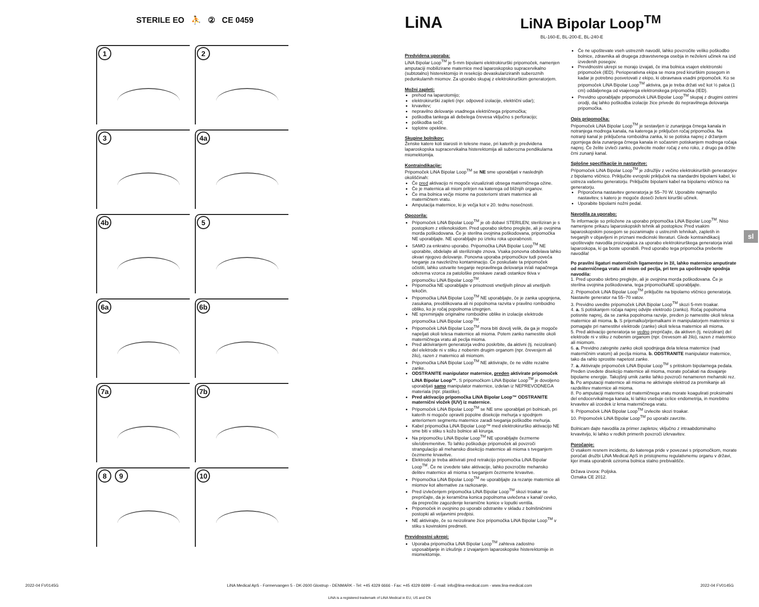STERILE EO ⛹ ② CE 0459
1
2
3
4a
4b
5
6a
6b
7a
7b
8 9
10
LiNA
LiNA Bipolar Loop<sup>TM</sup>
BL-160-E, BL-200-E, BL-240-E
Predvidena uporaba:
LiNA Bipolar Loop<sup>TM</sup> je 5-mm bipolarni elektrokirurški pripomoček, namenjen amputaciji mobilizirane maternice med laparoskopsko supracervikalno (subtotalno) histerektomijo in resekcijo devaskulariziranih suberoznih pedunkularnih miomov. Za uporabo skupaj z elektrokirurškim generatorjem.
Možni zapleti:
prehod na laparotomijo;
elektrokirurški zapleti (npr. odpoved izolacije, električni udar);
krvavitev;
nepravilno delovanje vsadnega električnega pripomočka;
poškodba tankega ali debelega črevesa vključno s perforacijo;
poškodba sečil;
toplotne opekline.
Skupine bolnikov:
Ženske katere koli starosti in telesne mase, pri katerih je predvidena laparoskopska supracervikalna histerektomija ali suberozna pendikularna miomektomija.
Kontraindikacije:
Pripomoček LiNA Bipolar Loop<sup>TM</sup> se NE sme uporabljati v naslednjih okoliščinah:
Če pred aktivacijo ni mogoče vizualizirati obsega materničnega ožine.
Če je maternica ali miom pritrjen na katerega od bližnjih organov.
Če ima bolnica večje miome na posteriorni strani maternice ali materničnem vratu.
Amputacija maternice, ki je večja kot v 20. tednu nosečnosti.
Opozorila:
Pripomoček LiNA Bipolar Loop<sup>TM</sup> je ob dobavi STERILEN; steriliziran je s postopkom z etilenoksidom. Pred uporabo skrbno preglejte, ali je ovojnina morda poškodovana. Če je sterilna ovojnina poškodovana, pripomočka NE uporabljajte. NE uporabljajte po izteku roka uporabnosti.
SAMO za enkratno uporabo. Pripomočka LiNA Bipolar Loop<sup>TM</sup> NE uporabite, obdelajte ali sterilizirajte znova. Vsaka ponovna obdelava lahko okvari njegovo delovanje. Ponovna uporaba pripomočkov tudi poveča tveganje za navzkrižno kontaminacijo. Če poskušate ta pripomoček očistiti, lahko ustvarite tveganje nepravilnega delovanja in/ali napačnega odvzema vzorca za patološke preiskave zaradi ostankov tkiva v pripomočku LiNA Bipolar Loop<sup>TM</sup>.
Pripomočka NE uporabljajte v prisotnosti vnetljivih plinov ali vnetljivih tekočin.
Pripomočka LiNA Bipolar Loop<sup>TM</sup> NE uporabljajte, če je zanka upognjena, zasukana, preoblikovana ali ni popolnoma razvita v pravilno romboidno obliko, ko je ročaj popolnoma iztegnjen.
NE spreminjajte originalne romboidne oblike in izolacije elektrode pripomočka LiNA Bipolar Loop<sup>TM</sup>.
Pripomoček LiNA Bipolar Loop<sup>TM</sup> mora biti dovolj velik, da ga je mogoče napeljati okoli telesa maternice ali mioma. Potem zanko namestite okoli materničnega vratu ali peclja mioma.
Pred aktiviranjem generatorja vedno poskrbite, da aktivni (tj. neizolirani) del elektrode ni v stiku z nobenim drugim organom (npr. črevesjem ali žilo), razen z maternico ali miomom.
Pripomočka LiNA Bipolar Loop<sup>TM</sup> NE aktivirajte, če ne vidite rezalne zanke.
ODSTRANITE manipulator maternice, preden aktivirate pripomoček LiNA Bipolar Loop™. S pripomočkom LiNA Bipolar Loop<sup>TM</sup> je dovoljeno uporabljati samo manipulator maternice, izdelan iz NEPREVODNEGA materiala (npr. plastike).
Pred aktivacijo pripomočka LiNA Bipolar Loop™ ODSTRANITE materniční vložek (IUV) iz maternice.
Pripomoček LiNA Bipolar Loop<sup>TM</sup> se NE sme uporabljati pri bolnicah, pri katerih ni mogoče opraviti popolne disekcije mehurja v spodnjem anteriornem segmentu maternice zaradi tveganja poškodbe mehurja.
Kabel pripomočka LiNA Bipolar Loop™ med elektrokirurško aktivacijo NE sme biti v stiku s kožo bolnice ali kirurga.
Na pripomočku LiNA Bipolar Loop<sup>TM</sup> NE uporabljajte čezmerne sile/obremenitve. To lahko poškoduje pripomoček ali povzroči strangulacijo ali mehansko disekcijo maternice ali mioma s tveganjem čezmerne krvavitve.
Elektrodo je treba aktivirati pred retrakcijo pripomočka LiNA Bipolar Loop<sup>TM</sup>. Če ne izvedete take aktivacije, lahko povzročite mehansko delitev maternice ali mioma s tveganjem čezmerne krvavitve.
Pripomočka LiNA Bipolar Loop<sup>TM</sup> ne uporabljajte za rezanje maternice ali miomov kot alternative za razkosanje.
Pred izvlečenjem pripomočka LiNA Bipolar Loop<sup>TM</sup> skozi troakar se prepričajte, da je keramična konica popolnoma uvlečena v kanal/ cevko, da preprečite zagozdenje keramične konice v loputki ventila.
Pripomoček in ovojnino po uporabi odstranite v skladu z bolnišničnimi postopki ali veljavnimi predpisi.
NE aktivirajte, če so neizolirane žice pripomočka LiNA Bipolar Loop<sup>TM</sup> v stiku s kovinskimi predmeti.
Previdnostni ukrepi:
Uporaba pripomočka LiNA Bipolar Loop<sup>TM</sup> zahteva zadostno usposabljanje in izkušnje z izvajanjem laparoskopske histerektomije in miomektomije.
Če ne upoštevate vseh ustreznih navodil, lahko povzročite veliko poškodbo bolnice, zdravnika ali drugega zdravstvenega osebja in neželeni učinek na izid izvedenih posegov.
Previdnostni ukrepi se morajo izvajati, če ima bolnica vsajen elektronski pripomoček (IED). Perioperativna ekipa se mora pred kirurškim posegom in kadar je potrebno posvetovati z ekipo, ki obravnava vsadni pripomoček. Ko se pripomoček LiNA Bipolar Loop<sup>TM</sup> aktivira, ga je treba držati več kot ½ palca (1 cm) oddaljenega od vsajenega elektronskega pripomočka (IED).
Previdno uporabljajte pripomoček LiNA Bipolar Loop<sup>TM</sup> skupaj z drugimi ostrimi orodji, daj lahko poškodba izolacije žice privede do nepravilnega delovanja pripomočka.
Opis pripomočka:
Pripomoček LiNA Bipolar Loop<sup>TM</sup> je sestavljen iz zunanjega črnega kanala in notranjega modrega kanala, na katerega je priključen ročaj pripomočka. Na notranji kanal je priključena romboidna zanka, ki se potiska naprej z držanjem zgornjega dela zunanjega črnega kanala in sočasnim potiskanjem modrega ročaja naprej. Če želite izvleči zanko, povlecite moder ročaj z eno roko, z drugo pa držite črni zunanji kanal.
Splošne specifikacije in nastavitve:
Pripomoček LiNA Bipolar Loop<sup>TM</sup> je združljiv z večino elektrokirurških generatorjev z bipolarno vtičnico. Priključite evropski priključek na standardni bipolarni kabel, ki ustreza vašemu generatorju. Priključite bipolarni kabel na bipolarno vtičnico na generatorju.
Priporočena nastavitev generatorja je 55–70 W. Uporabite najmanjšo nastavitev, s katero je mogoče doseči želeni kirurški učinek.
Uporabite bipolarni nožni pedal.
Navodila za uporabo:
Te informacije so priložene za uporabo pripomočka LiNA Bipolar Loop<sup>TM</sup>. Niso namenjene prikazu laparoskopskih tehnik ali postopkov. Pred vsakim laparoskopskim posegom se pozanimajte o ustreznih tehnikah, zapletih in tveganjih v objavljeni in priznani medicinski literaturi. Glede kontraindikacij upoštevajte navodila proizvajalca za uporabo elektrokirurškega generatorja in/ali laparoskopa, ki ga boste uporabili. Pred uporabo tega pripomočka preberite navodila!
Po pravilni ligaturi materničnih ligamentov in žil, lahko maternico amputirate od materničnega vratu ali miom od peclja, pri tem pa upoštevajte spodnja navodila:
1. Pred uporabo skrbno preglejte, ali je ovojnina morda poškodovana. Če je sterilna ovojnina poškodovana, tega pripomočkaNE uporabljajte.
2. Pripomoček LiNA Bipolar Loop<sup>TM</sup> priključite na bipolarno vtičnico generatorja. Nastavite generator na 55–70 vatov.
3. Previdno uvedite pripomoček LiNA Bipolar Loop<sup>TM</sup> skozi 5-mm troakar.
4. a. S potiskanjem ročaja naprej odvijte elektrodo (zanko). Ročaj popolnoma potisnite naprej, da se zanka popolnoma razvije, preden jo namestite okoli telesa maternice ali mioma. b. S prijemalko/prijemalkami in manipulatorjem maternice si pomagajte pri namestitvi elektrode (zanke) okoli telesa maternice ali mioma.
5. Pred aktivacijo generatorja se vedno prepričajte, da aktiven (tj. neizoliran) del elektrode ni v stiku z nobenim organom (npr. črevesom ali žilo), razen z maternico ali miomom.
6. a. Previdno zategnite zanko okoli spodnjega dela telesa maternice (nad materničnim vratom) ali peclja mioma. b. ODSTRANITE manipulator maternice, tako da rahlo sprostite napetost zanke.
7. a. Aktivirajte pripomoček LiNA Bipolar Loop<sup>TM</sup> s pritiskom bipolarnega pedala. Preden izvedete disekcijo maternice ali mioma, morate počakati na dovajanje bipolarne energije. Takojšnji umik zanke lahko povzroči nenameren mehanski rez. b. Po amputaciji maternice ali mioma ne aktivirajte elektrod za premikanje ali razdelitev maternice ali mioma.
8. Po amputaciji maternice od materničnega vratu morate koagulirati proksimalni del endocervikalnega kanala, ki lahko vsebuje celice endometrija, in morebitno krvavitev ali izcedek iz krna materničnega vratu.
9. Pripomoček LiNA Bipolar Loop<sup>TM</sup> izvlecite skozi troakar.
10. Pripomoček LiNA Bipolar Loop<sup>TM</sup> po uporabi zavrzite.
Bolnicam dajte navodila za primer zapletov, vključno z intraabdominalno krvavitvijo, ki lahko v redkih primerih povzroči izkrvavitev.
Poročanje:
O vsakem resnem incidentu, do katerega pride v povezavi s pripomočkom, morate poročati družbi LiNA Medical ApS in pristojnemu regulativnemu organu v državi, kjer imata uporabnik oziroma bolnica stalno prebivališče.
Država izvora: Poljska.
Oznaka CE 2012.
sl
2022-04 FV0145G LiNA Medical ApS - Formervangen 5 - DK-2600 Glostrup - DENMARK - Tel: +45 4329 6666 - Fax: +45 4329 6699 - E-mail: info@lina-medical.com - www.lina-medical.com 2022-04 FV0145G
LiNA is a registered trademark of LiNA Medical in EU, US and CN